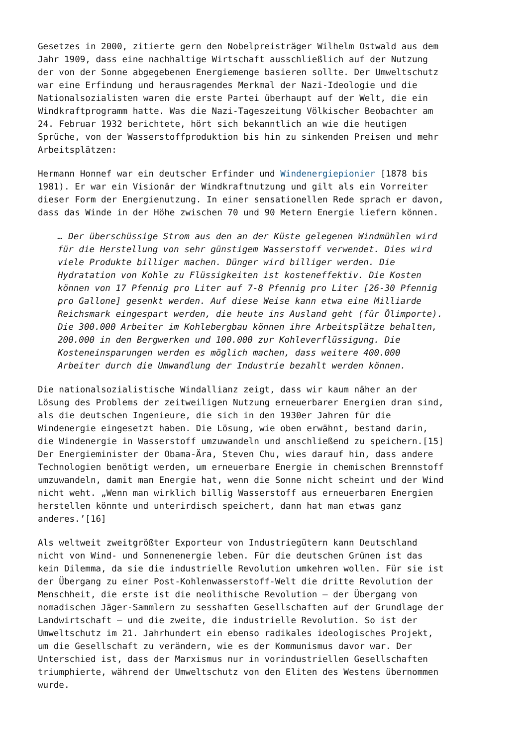Gesetzes in 2000, zitierte gern den Nobelpreisträger Wilhelm Ostwald aus dem Jahr 1909, dass eine nachhaltige Wirtschaft ausschließlich auf der Nutzung der von der Sonne abgegebenen Energiemenge basieren sollte. Der Umweltschutz war eine Erfindung und herausragendes Merkmal der Nazi-Ideologie und die Nationalsozialisten waren die erste Partei überhaupt auf der Welt, die ein Windkraftprogramm hatte. Was die Nazi-Tageszeitung Völkischer Beobachter am 24. Februar 1932 berichtete, hört sich bekanntlich an wie die heutigen Sprüche, von der Wasserstoffproduktion bis hin zu sinkenden Preisen und mehr Arbeitsplätzen:
Hermann Honnef war ein deutscher Erfinder und Windenergiepionier [1878 bis 1981). Er war ein Visionär der Windkraftnutzung und gilt als ein Vorreiter dieser Form der Energienutzung. In einer sensationellen Rede sprach er davon, dass das Winde in der Höhe zwischen 70 und 90 Metern Energie liefern können.
… Der überschüssige Strom aus den an der Küste gelegenen Windmühlen wird für die Herstellung von sehr günstigem Wasserstoff verwendet. Dies wird viele Produkte billiger machen. Dünger wird billiger werden. Die Hydratation von Kohle zu Flüssigkeiten ist kosteneffektiv. Die Kosten können von 17 Pfennig pro Liter auf 7-8 Pfennig pro Liter [26-30 Pfennig pro Gallone] gesenkt werden. Auf diese Weise kann etwa eine Milliarde Reichsmark eingespart werden, die heute ins Ausland geht (für Ölimporte). Die 300.000 Arbeiter im Kohlebergbau können ihre Arbeitsplätze behalten, 200.000 in den Bergwerken und 100.000 zur Kohleverflüssigung. Die Kosteneinsparungen werden es möglich machen, dass weitere 400.000 Arbeiter durch die Umwandlung der Industrie bezahlt werden können.
Die nationalsozialistische Windallianz zeigt, dass wir kaum näher an der Lösung des Problems der zeitweiligen Nutzung erneuerbarer Energien dran sind, als die deutschen Ingenieure, die sich in den 1930er Jahren für die Windenergie eingesetzt haben. Die Lösung, wie oben erwähnt, bestand darin, die Windenergie in Wasserstoff umzuwandeln und anschließend zu speichern.[15] Der Energieminister der Obama-Ära, Steven Chu, wies darauf hin, dass andere Technologien benötigt werden, um erneuerbare Energie in chemischen Brennstoff umzuwandeln, damit man Energie hat, wenn die Sonne nicht scheint und der Wind nicht weht. „Wenn man wirklich billig Wasserstoff aus erneuerbaren Energien herstellen könnte und unterirdisch speichert, dann hat man etwas ganz anderes.’[16]
Als weltweit zweitgrößter Exporteur von Industriegütern kann Deutschland nicht von Wind- und Sonnenenergie leben. Für die deutschen Grünen ist das kein Dilemma, da sie die industrielle Revolution umkehren wollen. Für sie ist der Übergang zu einer Post-Kohlenwasserstoff-Welt die dritte Revolution der Menschheit, die erste ist die neolithische Revolution – der Übergang von nomadischen Jäger-Sammlern zu sesshaften Gesellschaften auf der Grundlage der Landwirtschaft – und die zweite, die industrielle Revolution. So ist der Umweltschutz im 21. Jahrhundert ein ebenso radikales ideologisches Projekt, um die Gesellschaft zu verändern, wie es der Kommunismus davor war. Der Unterschied ist, dass der Marxismus nur in vorindustriellen Gesellschaften triumphierte, während der Umweltschutz von den Eliten des Westens übernommen wurde.